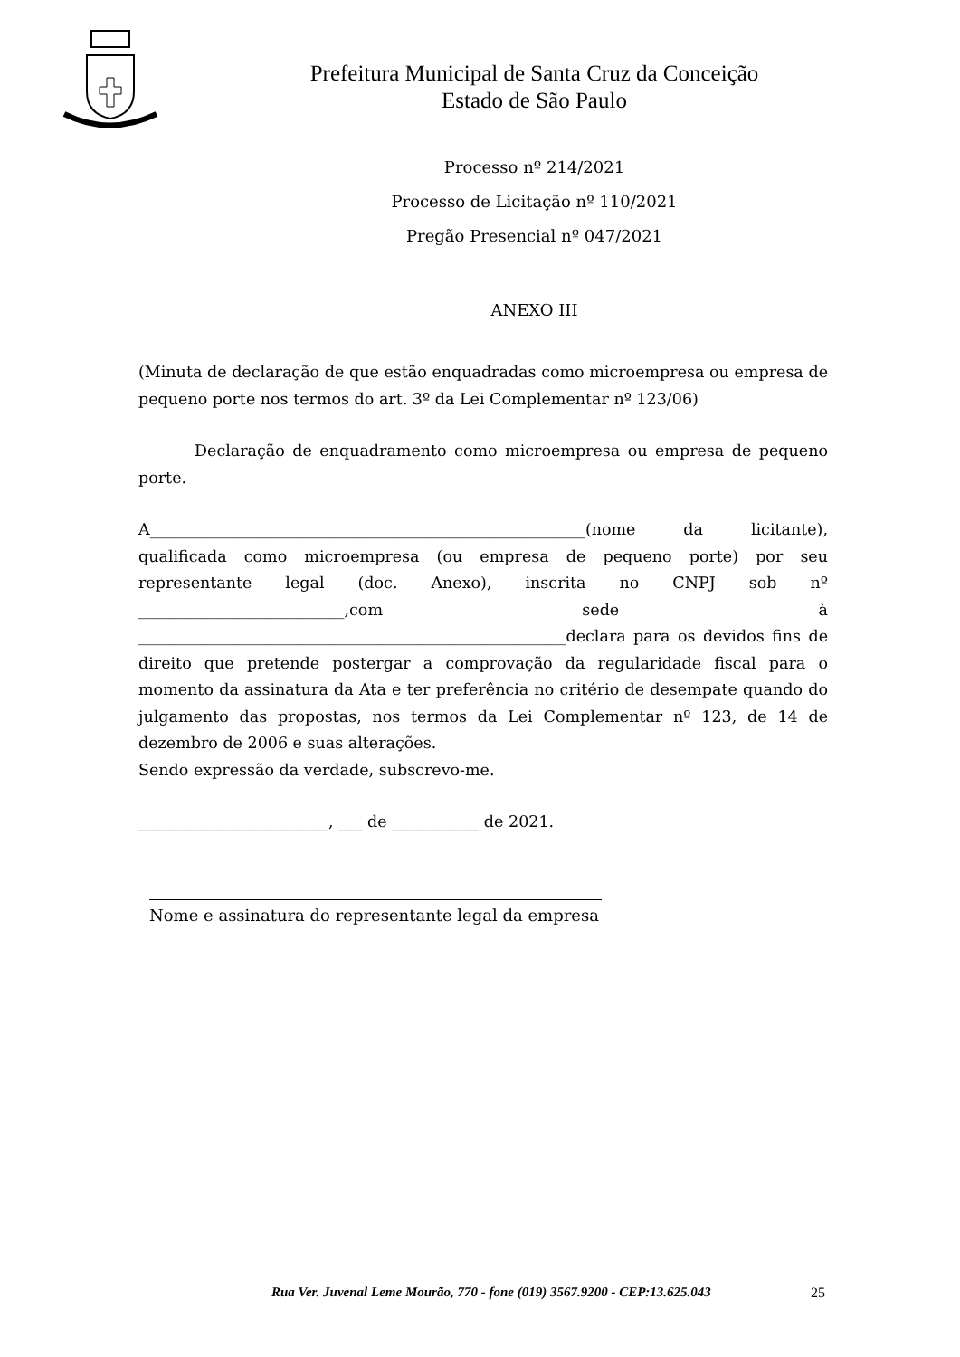Prefeitura Municipal de Santa Cruz da Conceição
Estado de São Paulo
Processo nº 214/2021
Processo de Licitação nº 110/2021
Pregão Presencial nº 047/2021
ANEXO III
(Minuta de declaração de que estão enquadradas como microempresa ou empresa de pequeno porte nos termos do art. 3º da Lei Complementar nº 123/06)
Declaração de enquadramento como microempresa ou empresa de pequeno porte.
A_______________________________________________________(nome da licitante), qualificada como microempresa (ou empresa de pequeno porte) por seu representante legal (doc. Anexo), inscrita no CNPJ sob nº __________________________,com sede à ______________________________________________________declara para os devidos fins de direito que pretende postergar a comprovação da regularidade fiscal para o momento da assinatura da Ata e ter preferência no critério de desempate quando do julgamento das propostas, nos termos da Lei Complementar nº 123, de 14 de dezembro de 2006 e suas alterações.
Sendo expressão da verdade, subscrevo-me.
________________________, ___ de ___________ de 2021.
Nome e assinatura do representante legal da empresa
Rua Ver. Juvenal Leme Mourão, 770 - fone (019) 3567.9200 - CEP:13.625.043
25